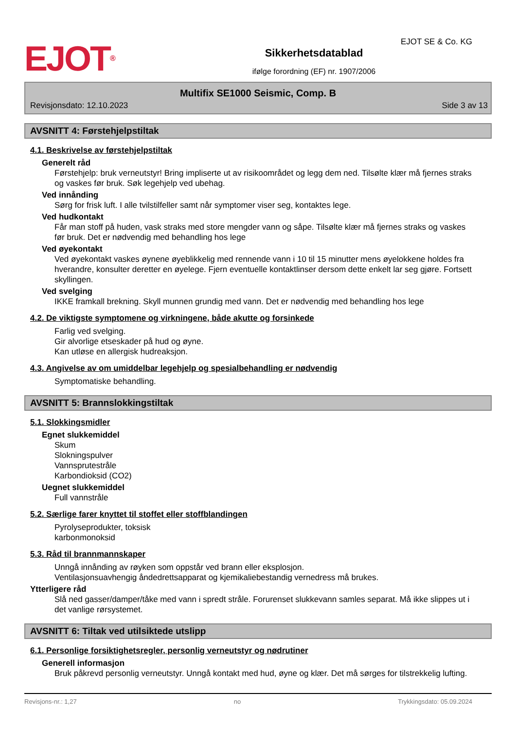EJOT<sup>®</sup>
Sikkerhetsdatablad
ifølge forordning (EF) nr. 1907/2006
EJOT SE & Co. KG
Multifix SE1000 Seismic, Comp. B
Revisjonsdato: 12.10.2023 Side 3 av 13
AVSNITT 4: Førstehjelpstiltak
4.1. Beskrivelse av førstehjelpstiltak
Generelt råd
Førstehjelp: bruk verneutstyr! Bring impliserte ut av risikoområdet og legg dem ned. Tilsølte klær må fjernes straks og vaskes før bruk. Søk legehjelp ved ubehag.
Ved innånding
Sørg for frisk luft. I alle tvilstilfeller samt når symptomer viser seg, kontaktes lege.
Ved hudkontakt
Får man stoff på huden, vask straks med store mengder vann og såpe. Tilsølte klær må fjernes straks og vaskes før bruk. Det er nødvendig med behandling hos lege
Ved øyekontakt
Ved øyekontakt vaskes øynene øyeblikkelig med rennende vann i 10 til 15 minutter mens øyelokkene holdes fra hverandre, konsulter deretter en øyelege. Fjern eventuelle kontaktlinser dersom dette enkelt lar seg gjøre. Fortsett skyllingen.
Ved svelging
IKKE framkall brekning. Skyll munnen grundig med vann. Det er nødvendig med behandling hos lege
4.2. De viktigste symptomene og virkningene, både akutte og forsinkede
Farlig ved svelging.
Gir alvorlige etseskader på hud og øyne.
Kan utløse en allergisk hudreaksjon.
4.3. Angivelse av om umiddelbar legehjelp og spesialbehandling er nødvendig
Symptomatiske behandling.
AVSNITT 5: Brannslokkingstiltak
5.1. Slokkingsmidler
Egnet slukkemiddel
Skum
Slokningspulver
Vannsprutestråle
Karbondioksid (CO2)
Uegnet slukkemiddel
Full vannstråle
5.2. Særlige farer knyttet til stoffet eller stoffblandingen
Pyrolyseprodukter, toksisk
karbonmonoksid
5.3. Råd til brannmannskaper
Unngå innånding av røyken som oppstår ved brann eller eksplosjon.
Ventilasjonsuavhengig åndedrettsapparat og kjemikaliebestandig vernedress må brukes.
Ytterligere råd
Slå ned gasser/damper/tåke med vann i spredt stråle. Forurenset slukkevann samles separat. Må ikke slippes ut i det vanlige rørsystemet.
AVSNITT 6: Tiltak ved utilsiktede utslipp
6.1. Personlige forsiktighetsregler, personlig verneutstyr og nødrutiner
Generell informasjon
Bruk påkrevd personlig verneutstyr. Unngå kontakt med hud, øyne og klær. Det må sørges for tilstrekkelig lufting.
Revisjons-nr.: 1,27 no Trykkingsdato: 05.09.2024